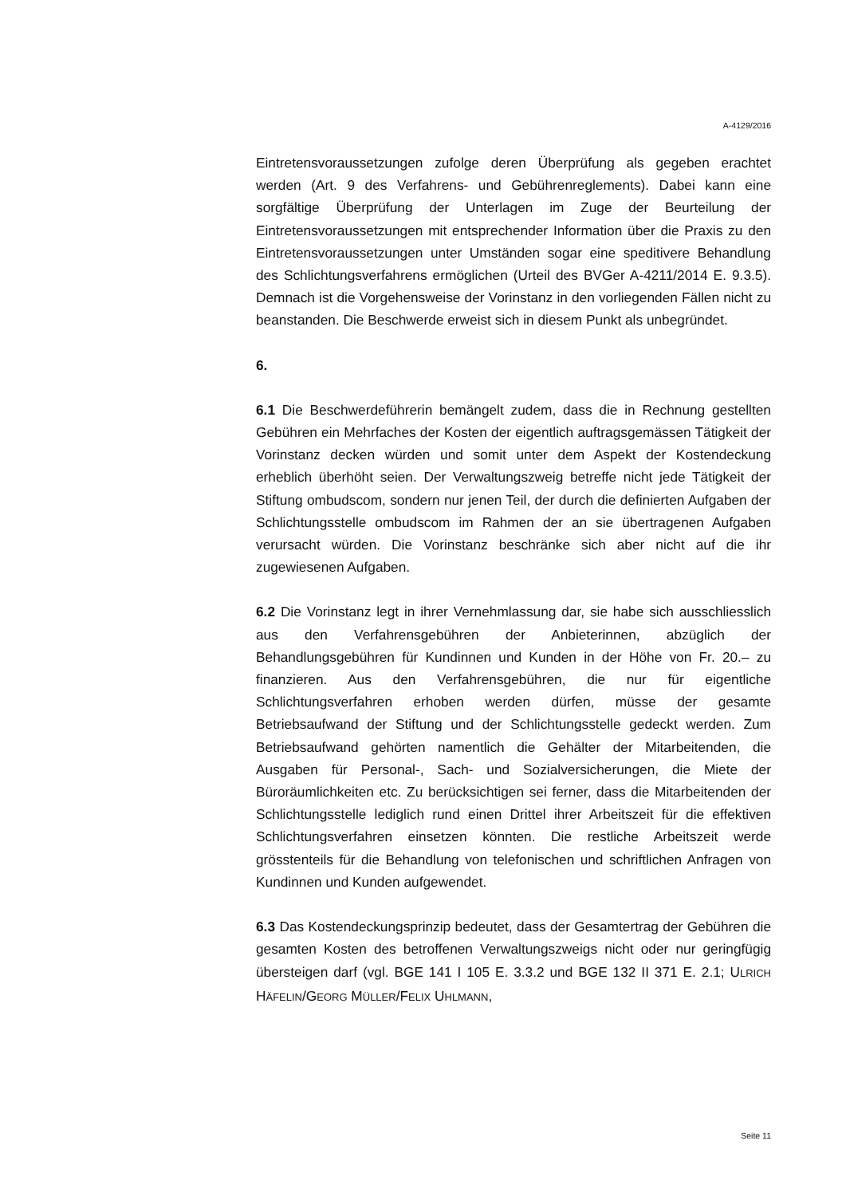A-4129/2016
Eintretensvoraussetzungen zufolge deren Überprüfung als gegeben erachtet werden (Art. 9 des Verfahrens- und Gebührenreglements). Dabei kann eine sorgfältige Überprüfung der Unterlagen im Zuge der Beurteilung der Eintretensvoraussetzungen mit entsprechender Information über die Praxis zu den Eintretensvoraussetzungen unter Umständen sogar eine speditivere Behandlung des Schlichtungsverfahrens ermöglichen (Urteil des BVGer A-4211/2014 E. 9.3.5). Demnach ist die Vorgehensweise der Vorinstanz in den vorliegenden Fällen nicht zu beanstanden. Die Beschwerde erweist sich in diesem Punkt als unbegründet.
6.
6.1 Die Beschwerdeführerin bemängelt zudem, dass die in Rechnung gestellten Gebühren ein Mehrfaches der Kosten der eigentlich auftragsgemässen Tätigkeit der Vorinstanz decken würden und somit unter dem Aspekt der Kostendeckung erheblich überhöht seien. Der Verwaltungszweig betreffe nicht jede Tätigkeit der Stiftung ombudscom, sondern nur jenen Teil, der durch die definierten Aufgaben der Schlichtungsstelle ombudscom im Rahmen der an sie übertragenen Aufgaben verursacht würden. Die Vorinstanz beschränke sich aber nicht auf die ihr zugewiesenen Aufgaben.
6.2 Die Vorinstanz legt in ihrer Vernehmlassung dar, sie habe sich ausschliesslich aus den Verfahrensgebühren der Anbieterinnen, abzüglich der Behandlungsgebühren für Kundinnen und Kunden in der Höhe von Fr. 20.– zu finanzieren. Aus den Verfahrensgebühren, die nur für eigentliche Schlichtungsverfahren erhoben werden dürfen, müsse der gesamte Betriebsaufwand der Stiftung und der Schlichtungsstelle gedeckt werden. Zum Betriebsaufwand gehörten namentlich die Gehälter der Mitarbeitenden, die Ausgaben für Personal-, Sach- und Sozialversicherungen, die Miete der Büroräumlichkeiten etc. Zu berücksichtigen sei ferner, dass die Mitarbeitenden der Schlichtungsstelle lediglich rund einen Drittel ihrer Arbeitszeit für die effektiven Schlichtungsverfahren einsetzen könnten. Die restliche Arbeitszeit werde grösstenteils für die Behandlung von telefonischen und schriftlichen Anfragen von Kundinnen und Kunden aufgewendet.
6.3 Das Kostendeckungsprinzip bedeutet, dass der Gesamtertrag der Gebühren die gesamten Kosten des betroffenen Verwaltungszweigs nicht oder nur geringfügig übersteigen darf (vgl. BGE 141 I 105 E. 3.3.2 und BGE 132 II 371 E. 2.1; ULRICH HÄFELIN/GEORG MÜLLER/FELIX UHLMANN,
Seite 11